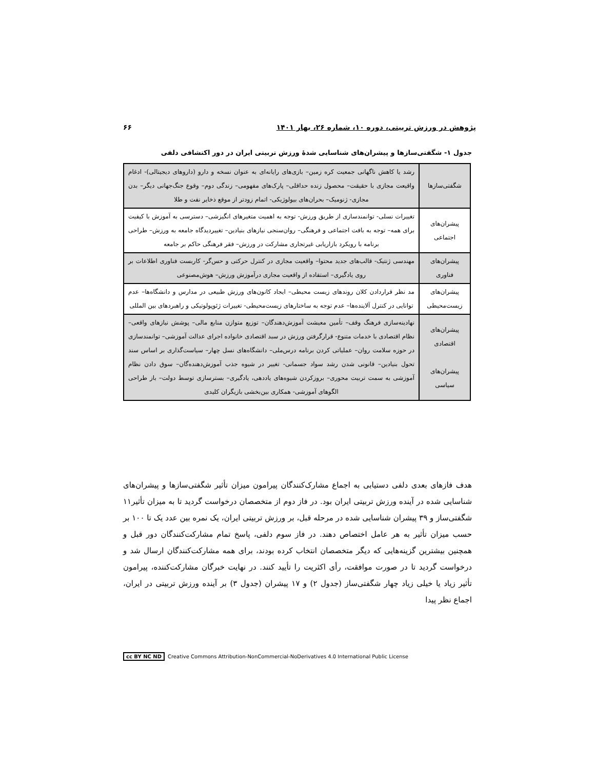پژوهش در ورزش تربیتی، دوره ۱۰، شماره ۲۶، بهار ۱۴۰۱ ۶۶
جدول ۱- شگفتی‌سازها و پیشران‌های شناسایی شدهٔ ورزش تربیتی ایران در دور اکتشافی دلفی
| شگفتی‌سازها | رشد یا کاهش ناگهانی جمعیت کره زمین– بازی‌های رایانه‌ای به عنوان نسخه و دارو (داروهای دیجیتالی)- ادغام واقیعت مجازی با حقیقت– محصول زنده حداقلی– پارک‌های مفهومی– زندگی دوم– وقوع جنگ‌جهانی دیگر– بدن مجازی- ژنومیک– بحران‌های بیولوژیکی- اتمام زودتر از موقع ذخایر نفت و طلا |
| پیشران‌های اجتماعی | تغییرات نسلی- توانمندسازی از طریق ورزش- توجه به اهمیت متغیرهای انگیزشی– دسترسی به آموزش با کیفیت برای همه– توجه به بافت اجتماعی و فرهنگی– روان‌سنجی نیازهای بنیادین– تغییردیدگاه جامعه به ورزش– طراحی برنامه با رویکرد بازاریابی غیرتجاری مشارکت در ورزش– فقر فرهنگی حاکم بر جامعه |
| پیشران‌های فناوری | مهندسی ژنتیک- قالب‌های جدید محتوا– واقعیت مجازی در کنترل حرکتی و حس‌گر- کاربست فناوری اطلاعات بر روی یادگیری– استفاده از واقعیت مجازی درآموزش ورزش– هوش‌مصنوعی |
| پیشران‌های زیست‌محیطی | مد نظر قراردادن کلان روندهای زیست محیطی– ایجاد کانون‌های ورزش طبیعی در مدارس و دانشگاه‌ها– عدم توانایی در کنترل آلاینده‌ها– عدم توجه به ساختارهای زیست‌محیطی- تغییرات ژئوپولوتیکی و راهبردهای بین المللی |
| پیشران‌های اقتصادی پیشران‌های سیاسی | نهادینه‌سازی فرهنگ وقف– تأمین معیشت آموزش‌دهندگان– توزیع متوازن منابع مالی– پوشش نیازهای واقعی– نظام اقتصادی با خدمات متنوع- قرارگرفتن ورزش در سبد اقتصادی خانواده اجرای عدالت آموزشی– توانمندسازی در حوزه سلامت روان– عملیاتی کردن برنامه درس‌ملی– دانشگاه‌های نسل چهار– سیاست‌گذاری بر اساس سند تحول بنیادین– قانونی شدن رشد سواد جسمانی- تغییر در شیوه جذب آموزش‌دهنده‌گان– سوق دادن نظام آموزشی به سمت تربیت محوری– بروزکردن شیوه‌های یاددهی، یادگیری– بسترسازی توسط دولت– باز طراحی الگوهای آموزشی- همکاری بین‌بخشی بازیگران کلیدی |
هدف فازهای بعدی دلفی دستیابی به اجماع مشارک‌کنندگان پیرامون میزان تأثیر شگفتی‌سازها و پیشران‌های شناسایی شده در آینده ورزش تربیتی ایران بود. در فاز دوم از متخصصان درخواست گردید تا به میزان تأثیر۱۱ شگفتی‌ساز و ۳۹ پیشران شناسایی شده در مرحله قبل، بر ورزش تربیتی ایران، یک نمره بین عدد یک تا ۱۰۰ بر حسب میزان تأثیر به هر عامل اختصاص دهند. در فاز سوم دلفی، پاسخ تمام مشارکت‌کنندگان دور قبل و همچنین بیشترین گزینه‌هایی که دیگر متخصصان انتخاب کرده بودند، برای همه مشارکت‌کنندگان ارسال شد و درخواست گردید تا در صورت موافقت، رأی اکثریت را تأیید کنند. در نهایت خبرگان مشارکت‌کننده، پیرامون تأثیر زیاد یا خیلی زیاد چهار شگفتی‌ساز (جدول ۲) و ۱۷ پیشران (جدول ۳) بر آینده ورزش تربیتی در ایران، اجماع نظر پیدا
cc BY NC ND Creative Commons Attribution-NonCommercial-NoDerivatives 4.0 International Public License